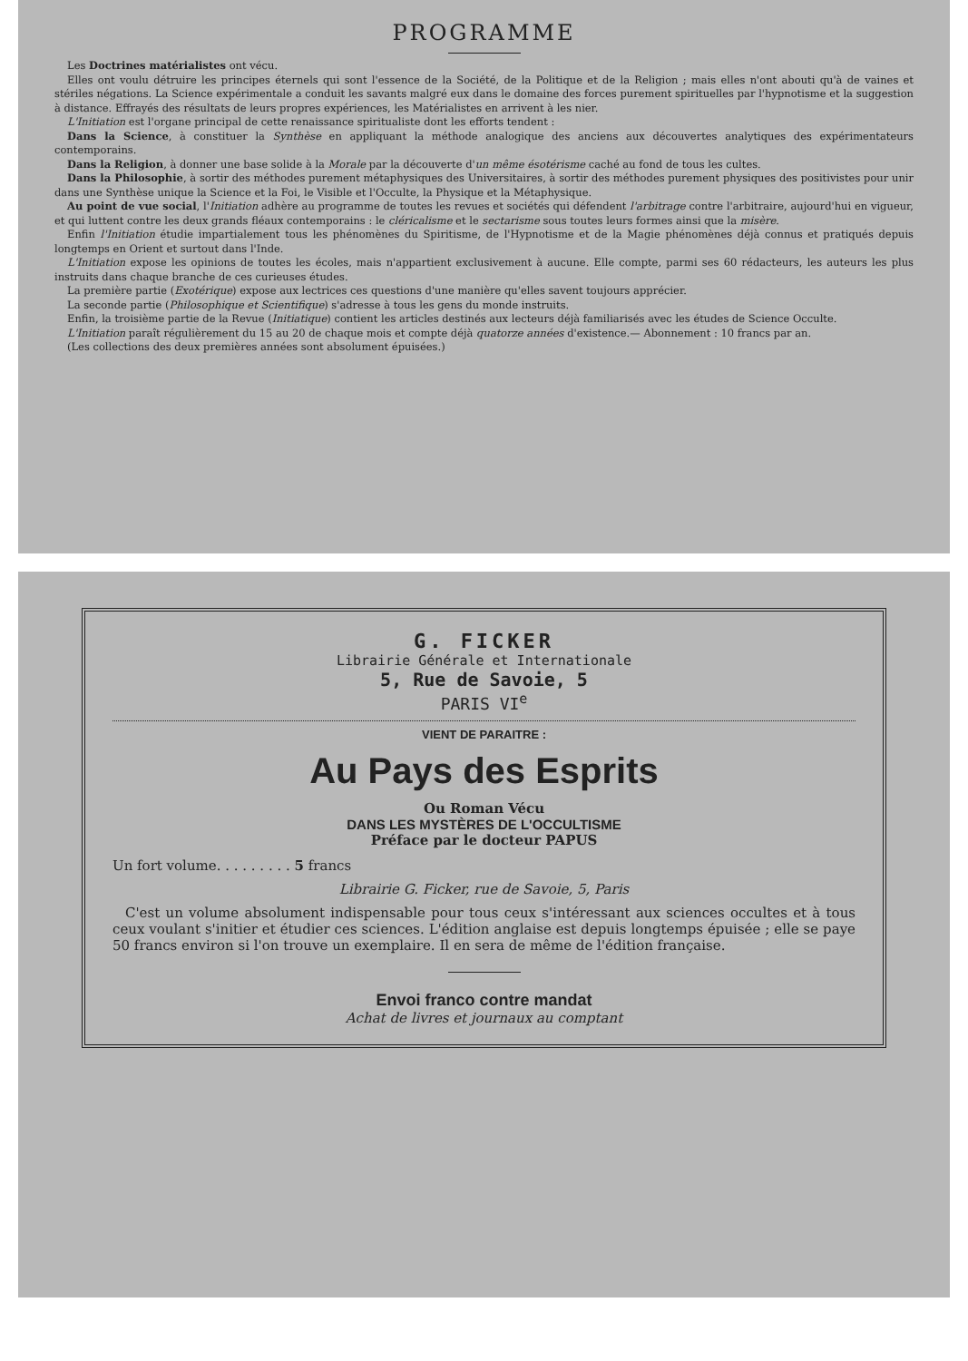PROGRAMME
Les Doctrines matérialistes ont vécu.
Elles ont voulu détruire les principes éternels qui sont l'essence de la Société, de la Politique et de la Religion ; mais elles n'ont abouti qu'à de vaines et stériles négations. La Science expérimentale a conduit les savants malgré eux dans le domaine des forces purement spirituelles par l'hypnotisme et la suggestion à distance. Effrayés des résultats de leurs propres expériences, les Matérialistes en arrivent à les nier.
L'Initiation est l'organe principal de cette renaissance spiritualiste dont les efforts tendent :
Dans la Science, à constituer la Synthèse en appliquant la méthode analogique des anciens aux découvertes analytiques des expérimentateurs contemporains.
Dans la Religion, à donner une base solide à la Morale par la découverte d'un même ésotérisme caché au fond de tous les cultes.
Dans la Philosophie, à sortir des méthodes purement métaphysiques des Universitaires, à sortir des méthodes purement physiques des positivistes pour unir dans une Synthèse unique la Science et la Foi, le Visible et l'Occulte, la Physique et la Métaphysique.
Au point de vue social, l'Initiation adhère au programme de toutes les revues et sociétés qui défendent l'arbitrage contre l'arbitraire, aujourd'hui en vigueur, et qui luttent contre les deux grands fléaux contemporains : le cléricalisme et le sectarisme sous toutes leurs formes ainsi que la misère.
Enfin l'Initiation étudie impartialement tous les phénomènes du Spiritisme, de l'Hypnotisme et de la Magie phénomènes déjà connus et pratiqués depuis longtemps en Orient et surtout dans l'Inde.
L'Initiation expose les opinions de toutes les écoles, mais n'appartient exclusivement à aucune. Elle compte, parmi ses 60 rédacteurs, les auteurs les plus instruits dans chaque branche de ces curieuses études.
La première partie (Exotérique) expose aux lectrices ces questions d'une manière qu'elles savent toujours apprécier.
La seconde partie (Philosophique et Scientifique) s'adresse à tous les gens du monde instruits.
Enfin, la troisième partie de la Revue (Initiatique) contient les articles destinés aux lecteurs déjà familiarisés avec les études de Science Occulte.
L'Initiation paraît régulièrement du 15 au 20 de chaque mois et compte déjà quatorze années d'existence.— Abonnement : 10 francs par an.
(Les collections des deux premières années sont absolument épuisées.)
G. FICKER
Librairie Générale et Internationale
5, Rue de Savoie, 5
PARIS VI<sup>e</sup>
VIENT DE PARAITRE :
Au Pays des Esprits
Ou Roman Vécu
DANS LES MYSTÈRES DE L'OCCULTISME
Préface par le docteur PAPUS
Un fort volume. . . . . . . . . 5 francs
Librairie G. Ficker, rue de Savoie, 5, Paris
C'est un volume absolument indispensable pour tous ceux s'intéressant aux sciences occultes et à tous ceux voulant s'initier et étudier ces sciences. L'édition anglaise est depuis longtemps épuisée ; elle se paye 50 francs environ si l'on trouve un exemplaire. Il en sera de même de l'édition française.
Envoi franco contre mandat
Achat de livres et journaux au comptant